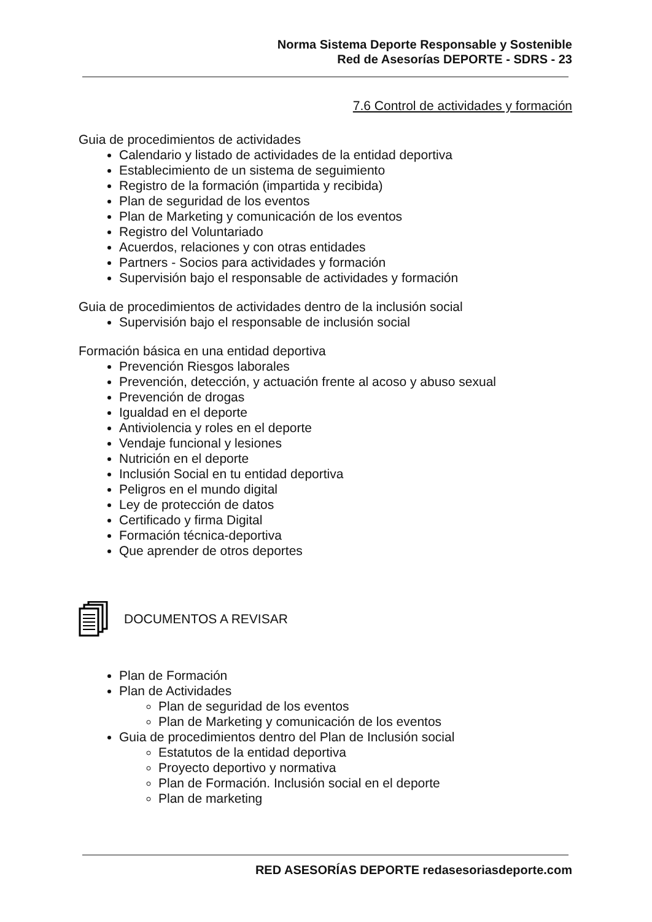Norma Sistema Deporte Responsable y Sostenible
Red de Asesorías DEPORTE - SDRS - 23
7.6 Control de actividades y formación
Guia de procedimientos de actividades
Calendario y listado de actividades de la entidad deportiva
Establecimiento de un sistema de seguimiento
Registro de la formación (impartida y recibida)
Plan de seguridad de los eventos
Plan de Marketing y comunicación de los eventos
Registro del Voluntariado
Acuerdos, relaciones y con otras entidades
Partners - Socios para actividades y formación
Supervisión bajo el responsable de actividades y formación
Guia de procedimientos de actividades dentro de la inclusión social
Supervisión bajo el responsable de inclusión social
Formación básica en una entidad deportiva
Prevención Riesgos laborales
Prevención, detección, y actuación frente al acoso y abuso sexual
Prevención de drogas
Igualdad en el deporte
Antiviolencia y roles en el deporte
Vendaje funcional y lesiones
Nutrición en el deporte
Inclusión Social en tu entidad deportiva
Peligros en el mundo digital
Ley de protección de datos
Certificado y firma Digital
Formación técnica-deportiva
Que aprender de otros deportes
DOCUMENTOS A REVISAR
Plan de Formación
Plan de Actividades
Plan de seguridad de los eventos
Plan de Marketing y comunicación de los eventos
Guia de procedimientos dentro del Plan de Inclusión social
Estatutos de la entidad deportiva
Proyecto deportivo y normativa
Plan de Formación. Inclusión social en el deporte
Plan de marketing
RED ASESORÍAS DEPORTE redasesoriasdeporte.com